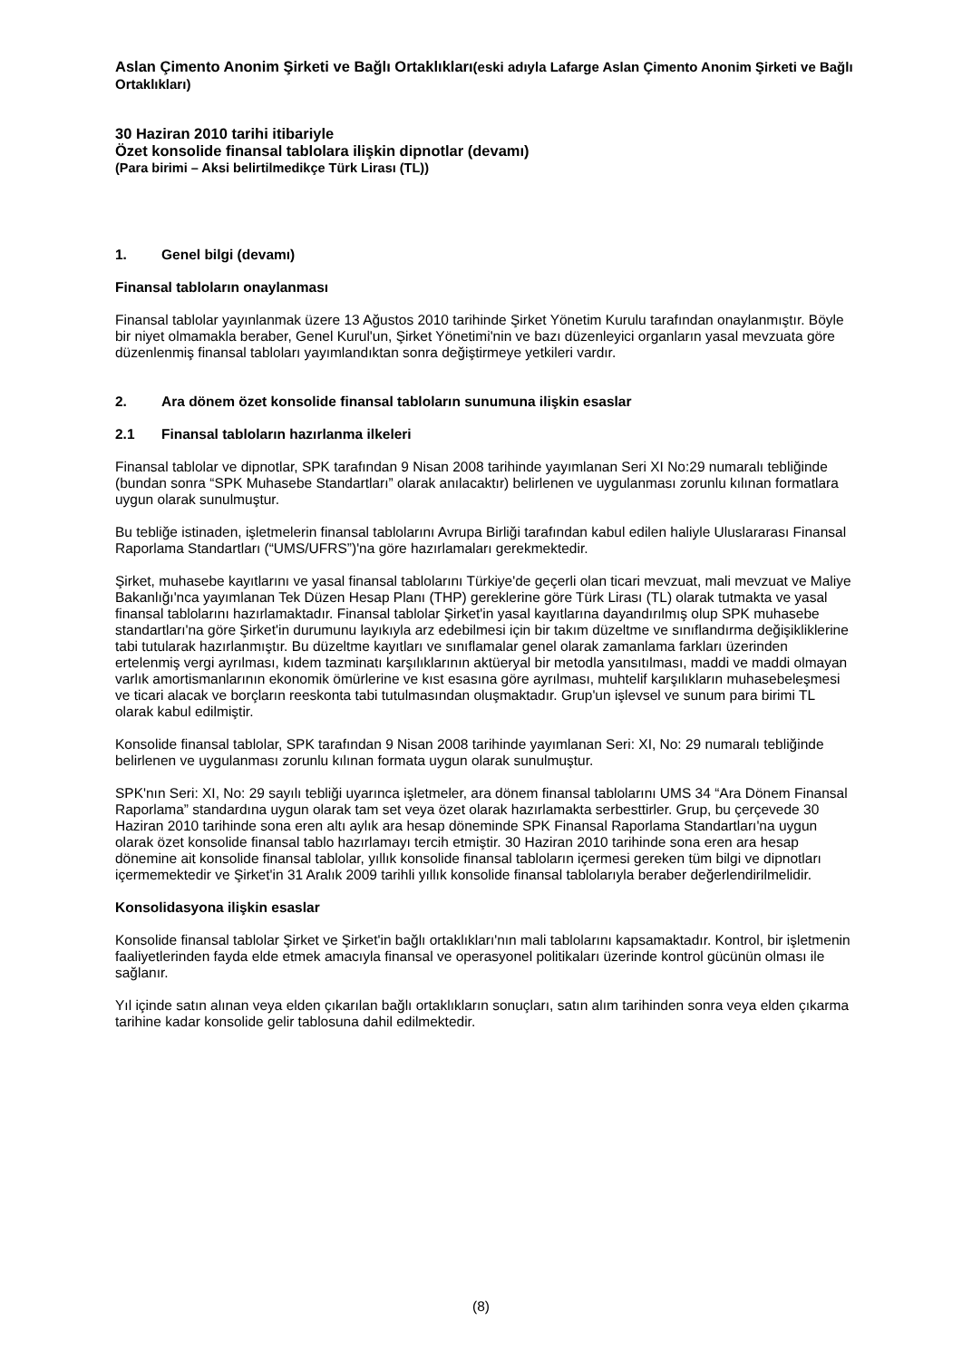Aslan Çimento Anonim Şirketi ve Bağlı Ortaklıkları(eski adıyla Lafarge Aslan Çimento Anonim Şirketi ve Bağlı Ortaklıkları)
30 Haziran 2010 tarihi itibariyle
Özet konsolide finansal tablolara ilişkin dipnotlar (devamı)
(Para birimi – Aksi belirtilmedikçe Türk Lirası (TL))
1. Genel bilgi (devamı)
Finansal tabloların onaylanması
Finansal tablolar yayınlanmak üzere 13 Ağustos 2010 tarihinde Şirket Yönetim Kurulu tarafından onaylanmıştır. Böyle bir niyet olmamakla beraber, Genel Kurul'un, Şirket Yönetimi'nin ve bazı düzenleyici organların yasal mevzuata göre düzenlenmiş finansal tabloları yayımlandıktan sonra değiştirmeye yetkileri vardır.
2. Ara dönem özet konsolide finansal tabloların sunumuna ilişkin esaslar
2.1 Finansal tabloların hazırlanma ilkeleri
Finansal tablolar ve dipnotlar, SPK tarafından 9 Nisan 2008 tarihinde yayımlanan Seri XI No:29 numaralı tebliğinde (bundan sonra “SPK Muhasebe Standartları” olarak anılacaktır) belirlenen ve uygulanması zorunlu kılınan formatlara uygun olarak sunulmuştur.
Bu tebliğe istinaden, işletmelerin finansal tablolarını Avrupa Birliği tarafından kabul edilen haliyle Uluslararası Finansal Raporlama Standartları (“UMS/UFRS”)'na göre hazırlamaları gerekmektedir.
Şirket, muhasebe kayıtlarını ve yasal finansal tablolarını Türkiye'de geçerli olan ticari mevzuat, mali mevzuat ve Maliye Bakanlığı'nca yayımlanan Tek Düzen Hesap Planı (THP) gereklerine göre Türk Lirası (TL) olarak tutmakta ve yasal finansal tablolarını hazırlamaktadır. Finansal tablolar Şirket'in yasal kayıtlarına dayandırılmış olup SPK muhasebe standartları'na göre Şirket'in durumunu layıkıyla arz edebilmesi için bir takım düzeltme ve sınıflandırma değişikliklerine tabi tutularak hazırlanmıştır. Bu düzeltme kayıtları ve sınıflamalar genel olarak zamanlama farkları üzerinden ertelenmiş vergi ayrılması, kıdem tazminatı karşılıklarının aktüeryal bir metodla yansıtılması, maddi ve maddi olmayan varlık amortismanlarının ekonomik ömürlerine ve kıst esasına göre ayrılması, muhtelif karşılıkların muhasebeleşmesi ve ticari alacak ve borçların reeskonta tabi tutulmasından oluşmaktadır. Grup'un işlevsel ve sunum para birimi TL olarak kabul edilmiştir.
Konsolide finansal tablolar, SPK tarafından 9 Nisan 2008 tarihinde yayımlanan Seri: XI, No: 29 numaralı tebliğinde belirlenen ve uygulanması zorunlu kılınan formata uygun olarak sunulmuştur.
SPK'nın Seri: XI, No: 29 sayılı tebliği uyarınca işletmeler, ara dönem finansal tablolarını UMS 34 “Ara Dönem Finansal Raporlama” standardına uygun olarak tam set veya özet olarak hazırlamakta serbesttirler. Grup, bu çerçevede 30 Haziran 2010 tarihinde sona eren altı aylık ara hesap döneminde SPK Finansal Raporlama Standartları'na uygun olarak özet konsolide finansal tablo hazırlamayı tercih etmiştir. 30 Haziran 2010 tarihinde sona eren ara hesap dönemine ait konsolide finansal tablolar, yıllık konsolide finansal tabloların içermesi gereken tüm bilgi ve dipnotları içermemektedir ve Şirket'in 31 Aralık 2009 tarihli yıllık konsolide finansal tablolarıyla beraber değerlendirilmelidir.
Konsolidasyona ilişkin esaslar
Konsolide finansal tablolar Şirket ve Şirket'in bağlı ortaklıkları'nın mali tablolarını kapsamaktadır. Kontrol, bir işletmenin faaliyetlerinden fayda elde etmek amacıyla finansal ve operasyonel politikaları üzerinde kontrol gücünün olması ile sağlanır.
Yıl içinde satın alınan veya elden çıkarılan bağlı ortaklıkların sonuçları, satın alım tarihinden sonra veya elden çıkarma tarihine kadar konsolide gelir tablosuna dahil edilmektedir.
(8)